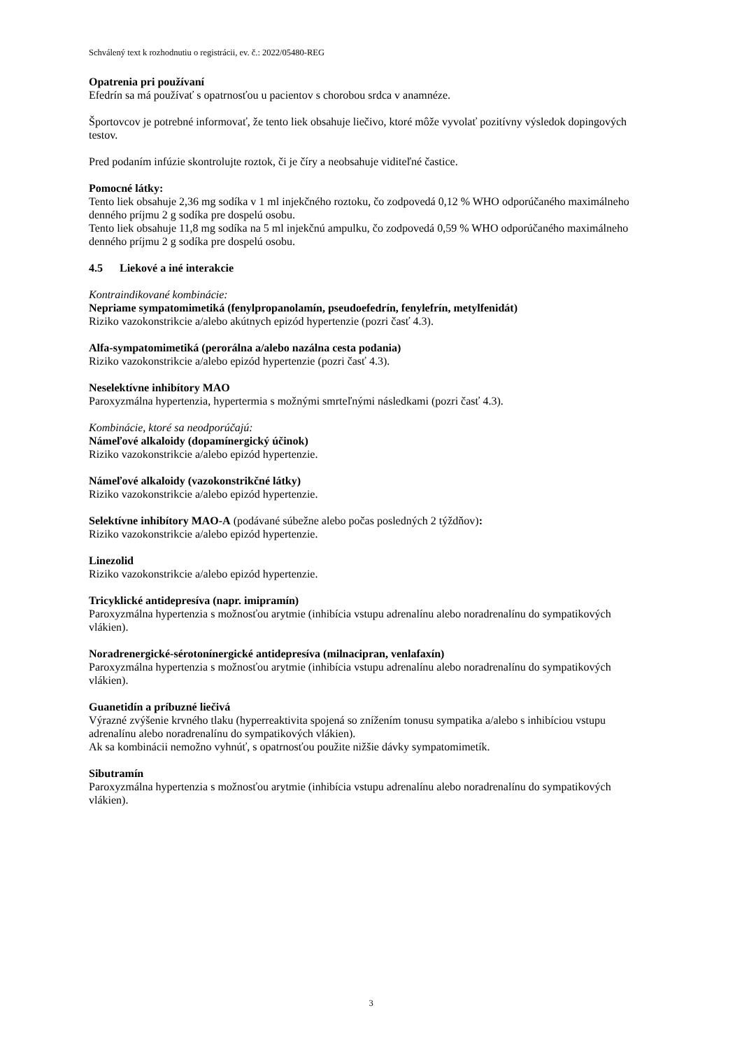Schválený text k rozhodnutiu o registrácii, ev. č.: 2022/05480-REG
Opatrenia pri používaní
Efedrín sa má používať s opatrnosťou u pacientov s chorobou srdca v anamnéze.
Športovcov je potrebné informovať, že tento liek obsahuje liečivo, ktoré môže vyvolať pozitívny výsledok dopingových testov.
Pred podaním infúzie skontrolujte roztok, či je číry a neobsahuje viditeľné častice.
Pomocné látky:
Tento liek obsahuje 2,36 mg sodíka v 1 ml injekčného roztoku, čo zodpovedá 0,12 % WHO odporúčaného maximálneho denného príjmu 2 g sodíka pre dospelú osobu.
Tento liek obsahuje 11,8 mg sodíka na 5 ml injekčnú ampulku, čo zodpovedá 0,59 % WHO odporúčaného maximálneho denného príjmu 2 g sodíka pre dospelú osobu.
4.5 Liekové a iné interakcie
Kontraindikované kombinácie:
Nepriame sympatomimetiká (fenylpropanolamín, pseudoefedrín, fenylefrín, metylfenidát)
Riziko vazokonstrikcie a/alebo akútnych epizód hypertenzie (pozri časť 4.3).
Alfa-sympatomimetiká (perorálna a/alebo nazálna cesta podania)
Riziko vazokonstrikcie a/alebo epizód hypertenzie (pozri časť 4.3).
Neselektívne inhibítory MAO
Paroxyzmálna hypertenzia, hypertermia s možnými smrteľnými následkami (pozri časť 4.3).
Kombinácie, ktoré sa neodporúčajú:
Námeľové alkaloidy (dopamínergický účinok)
Riziko vazokonstrikcie a/alebo epizód hypertenzie.
Námeľové alkaloidy (vazokonstrikčné látky)
Riziko vazokonstrikcie a/alebo epizód hypertenzie.
Selektívne inhibítory MAO-A (podávané súbežne alebo počas posledných 2 týždňov):
Riziko vazokonstrikcie a/alebo epizód hypertenzie.
Linezolid
Riziko vazokonstrikcie a/alebo epizód hypertenzie.
Tricyklické antidepresíva (napr. imipramín)
Paroxyzmálna hypertenzia s možnosťou arytmie (inhibícia vstupu adrenalínu alebo noradrenalínu do sympatikových vlákien).
Noradrenergické-sérotonínergické antidepresíva (milnacipran, venlafaxín)
Paroxyzmálna hypertenzia s možnosťou arytmie (inhibícia vstupu adrenalínu alebo noradrenalínu do sympatikových vlákien).
Guanetidín a príbuzné liečivá
Výrazné zvýšenie krvného tlaku (hyperreaktivita spojená so znížením tonusu sympatika a/alebo s inhibíciou vstupu adrenalínu alebo noradrenalínu do sympatikových vlákien).
Ak sa kombinácii nemožno vyhnúť, s opatrnosťou použite nižšie dávky sympatomimetík.
Sibutramín
Paroxyzmálna hypertenzia s možnosťou arytmie (inhibícia vstupu adrenalínu alebo noradrenalínu do sympatikových vlákien).
3